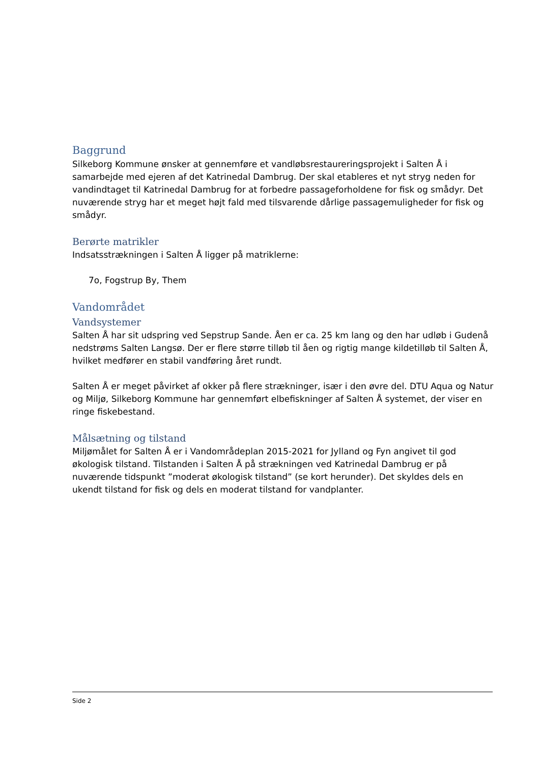Baggrund
Silkeborg Kommune ønsker at gennemføre et vandløbsrestaureringsprojekt i Salten Å i samarbejde med ejeren af det Katrinedal Dambrug. Der skal etableres et nyt stryg neden for vandindtaget til Katrinedal Dambrug for at forbedre passageforholdene for fisk og smådyr. Det nuværende stryg har et meget højt fald med tilsvarende dårlige passagemuligheder for fisk og smådyr.
Berørte matrikler
Indsatsstrækningen i Salten Å ligger på matriklerne:
7o, Fogstrup By, Them
Vandområdet
Vandsystemer
Salten Å har sit udspring ved Sepstrup Sande. Åen er ca. 25 km lang og den har udløb i Gudenå nedstrøms Salten Langsø. Der er flere større tilløb til åen og rigtig mange kildetilløb til Salten Å, hvilket medfører en stabil vandføring året rundt.
Salten Å er meget påvirket af okker på flere strækninger, især i den øvre del. DTU Aqua og Natur og Miljø, Silkeborg Kommune har gennemført elbefiskninger af Salten Å systemet, der viser en ringe fiskebestand.
Målsætning og tilstand
Miljømålet for Salten Å er i Vandområdeplan 2015-2021 for Jylland og Fyn angivet til god økologisk tilstand. Tilstanden i Salten Å på strækningen ved Katrinedal Dambrug er på nuværende tidspunkt ”moderat økologisk tilstand” (se kort herunder). Det skyldes dels en ukendt tilstand for fisk og dels en moderat tilstand for vandplanter.
Side 2